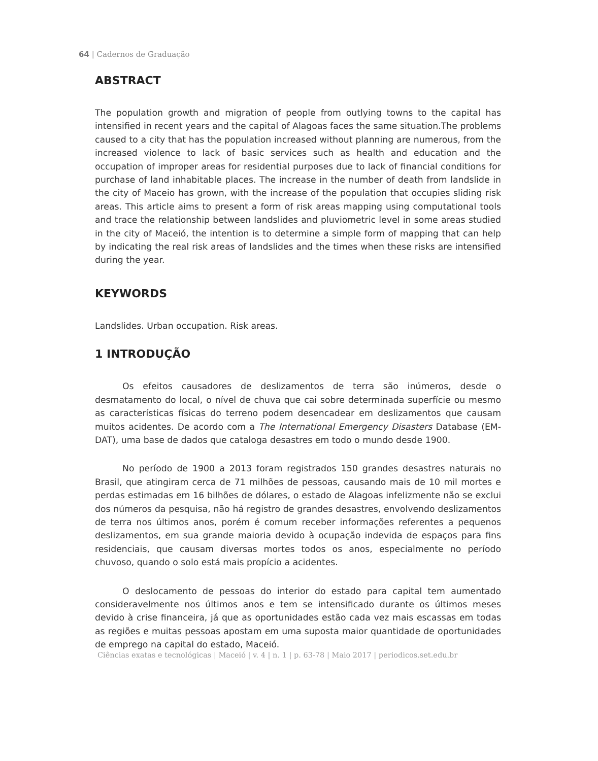64 | Cadernos de Graduação
ABSTRACT
The population growth and migration of people from outlying towns to the capital has intensified in recent years and the capital of Alagoas faces the same situation.The problems caused to a city that has the population increased without planning are numerous, from the increased violence to lack of basic services such as health and education and the occupation of improper areas for residential purposes due to lack of financial conditions for purchase of land inhabitable places. The increase in the number of death from landslide in the city of Maceio has grown, with the increase of the population that occupies sliding risk areas. This article aims to present a form of risk areas mapping using computational tools and trace the relationship between landslides and pluviometric level in some areas studied in the city of Maceió, the intention is to determine a simple form of mapping that can help by indicating the real risk areas of landslides and the times when these risks are intensified during the year.
KEYWORDS
Landslides. Urban occupation. Risk areas.
1 INTRODUÇÃO
Os efeitos causadores de deslizamentos de terra são inúmeros, desde o desmatamento do local, o nível de chuva que cai sobre determinada superfície ou mesmo as características físicas do terreno podem desencadear em deslizamentos que causam muitos acidentes. De acordo com a The International Emergency Disasters Database (EM-DAT), uma base de dados que cataloga desastres em todo o mundo desde 1900.
No período de 1900 a 2013 foram registrados 150 grandes desastres naturais no Brasil, que atingiram cerca de 71 milhões de pessoas, causando mais de 10 mil mortes e perdas estimadas em 16 bilhões de dólares, o estado de Alagoas infelizmente não se exclui dos números da pesquisa, não há registro de grandes desastres, envolvendo deslizamentos de terra nos últimos anos, porém é comum receber informações referentes a pequenos deslizamentos, em sua grande maioria devido à ocupação indevida de espaços para fins residenciais, que causam diversas mortes todos os anos, especialmente no período chuvoso, quando o solo está mais propício a acidentes.
O deslocamento de pessoas do interior do estado para capital tem aumentado consideravelmente nos últimos anos e tem se intensificado durante os últimos meses devido à crise financeira, já que as oportunidades estão cada vez mais escassas em todas as regiões e muitas pessoas apostam em uma suposta maior quantidade de oportunidades de emprego na capital do estado, Maceió.
Ciências exatas e tecnológicas | Maceió | v. 4 | n. 1 | p. 63-78 | Maio 2017 | periodicos.set.edu.br